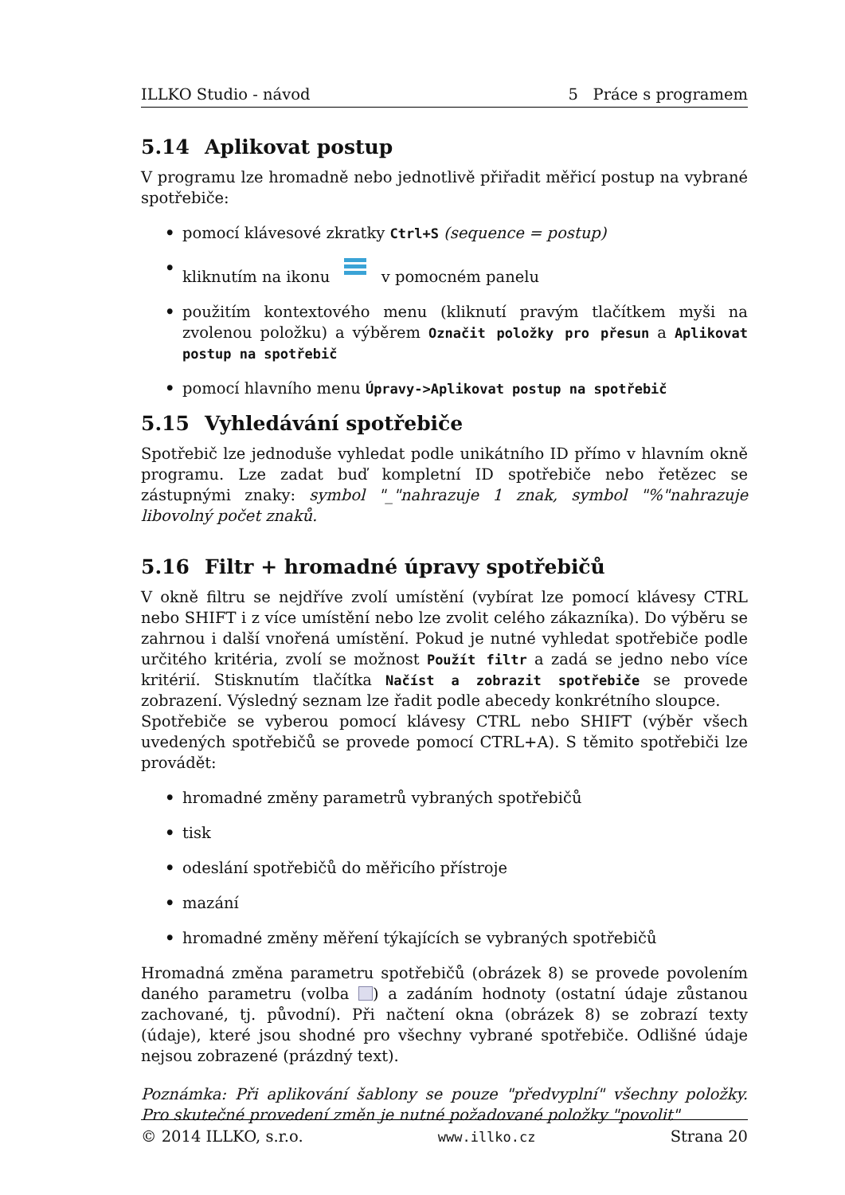ILLKO Studio - návod 5 Práce s programem
5.14 Aplikovat postup
V programu lze hromadně nebo jednotlivě přiřadit měřicí postup na vybrané spotřebiče:
• pomocí klávesové zkratky Ctrl+S (sequence = postup)
• kliknutím na ikonu v pomocném panelu
• použitím kontextového menu (kliknutí pravým tlačítkem myši na zvolenou položku) a výběrem Označit položky pro přesun a Aplikovat postup na spotřebič
• pomocí hlavního menu Úpravy->Aplikovat postup na spotřebič
5.15 Vyhledávání spotřebiče
Spotřebič lze jednoduše vyhledat podle unikátního ID přímo v hlavním okně programu. Lze zadat buď kompletní ID spotřebiče nebo řetězec se zástupnými znaky: symbol "_"nahrazuje 1 znak, symbol "%"nahrazuje libovolný počet znaků.
5.16 Filtr + hromadné úpravy spotřebičů
V okně filtru se nejdříve zvolí umístění (vybírat lze pomocí klávesy CTRL nebo SHIFT i z více umístění nebo lze zvolit celého zákazníka). Do výběru se zahrnou i další vnořená umístění. Pokud je nutné vyhledat spotřebiče podle určitého kritéria, zvolí se možnost Použít filtr a zadá se jedno nebo více kritérií. Stisknutím tlačítka Načíst a zobrazit spotřebiče se provede zobrazení. Výsledný seznam lze řadit podle abecedy konkrétního sloupce.
Spotřebiče se vyberou pomocí klávesy CTRL nebo SHIFT (výběr všech uvedených spotřebičů se provede pomocí CTRL+A). S těmito spotřebiči lze provádět:
• hromadné změny parametrů vybraných spotřebičů
• tisk
• odeslání spotřebičů do měřicího přístroje
• mazání
• hromadné změny měření týkajících se vybraných spotřebičů
Hromadná změna parametru spotřebičů (obrázek 8) se provede povolením daného parametru (volba ) a zadáním hodnoty (ostatní údaje zůstanou zachované, tj. původní). Při načtení okna (obrázek 8) se zobrazí texty (údaje), které jsou shodné pro všechny vybrané spotřebiče. Odlišné údaje nejsou zobrazené (prázdný text).
Poznámka: Při aplikování šablony se pouze "předvyplní" všechny položky. Pro skutečné provedení změn je nutné požadované položky "povolit"
© 2014 ILLKO, s.r.o. www.illko.cz Strana 20